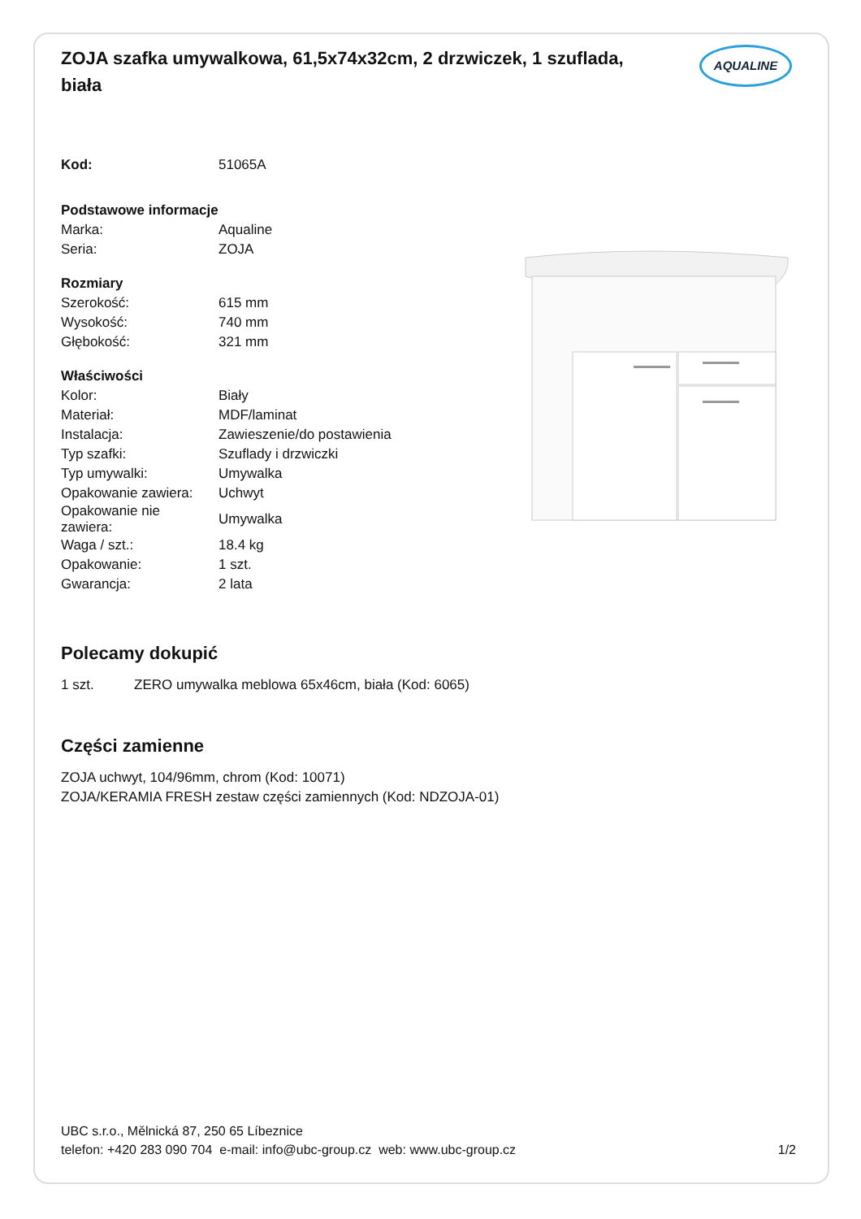ZOJA szafka umywalkowa, 61,5x74x32cm, 2 drzwiczek, 1 szuflada, biała
AQUALINE
| Kod: | 51065A |
| Podstawowe informacje | |
| Marka: | Aqualine |
| Seria: | ZOJA |
| Rozmiary | |
| Szerokość: | 615 mm |
| Wysokość: | 740 mm |
| Głębokość: | 321 mm |
| Właściwości | |
| Kolor: | Biały |
| Materiał: | MDF/laminat |
| Instalacja: | Zawieszenie/do postawienia |
| Typ szafki: | Szuflady i drzwiczki |
| Typ umywalki: | Umywalka |
| Opakowanie zawiera: | Uchwyt |
| Opakowanie nie zawiera: | Umywalka |
| Waga / szt.: | 18.4 kg |
| Opakowanie: | 1 szt. |
| Gwarancja: | 2 lata |
Polecamy dokupić
| 1 szt. | ZERO umywalka meblowa 65x46cm, biała (Kod: 6065) |
Części zamienne
ZOJA uchwyt, 104/96mm, chrom (Kod: 10071)
ZOJA/KERAMIA FRESH zestaw części zamiennych (Kod: NDZOJA-01)
UBC s.r.o., Mělnická 87, 250 65 Líbeznice
telefon: +420 283 090 704 e-mail: info@ubc-group.cz web: www.ubc-group.cz 1/2